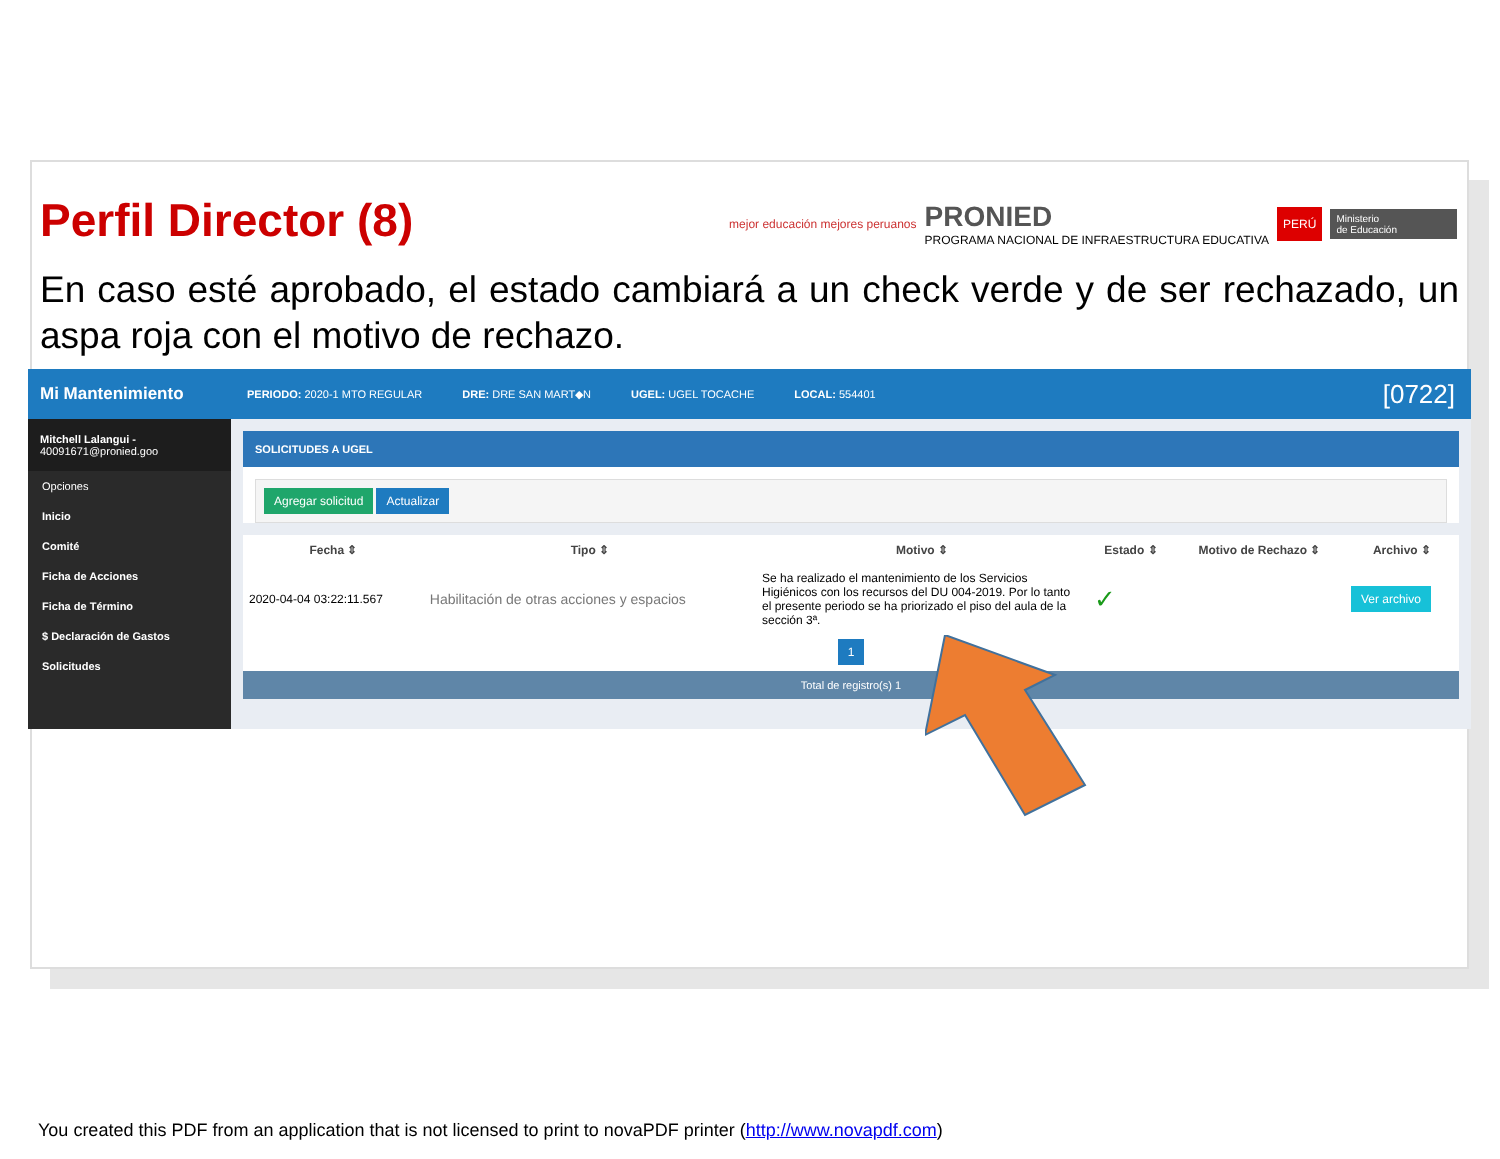Perfil Director (8)
mejor educación mejores peruanos
PRONIED
PROGRAMA NACIONAL DE INFRAESTRUCTURA EDUCATIVA
PERÚ Ministerio
de Educación
En caso esté aprobado, el estado cambiará a un check verde y de ser rechazado, un aspa roja con el motivo de rechazo.
Mi Mantenimiento
Mitchell Lalangui -
40091671@pronied.goo
Opciones
Inicio
Comité
Ficha de Acciones
Ficha de Término
$ Declaración de Gastos
Solicitudes
PERIODO: 2020-1 MTO REGULAR DRE: DRE SAN MART◆N UGEL: UGEL TOCACHE LOCAL: 554401 [0722]
SOLICITUDES A UGEL
Agregar solicitud Actualizar
| Fecha ⇕ | Tipo ⇕ | Motivo ⇕ | Estado ⇕ | Motivo de Rechazo ⇕ | Archivo ⇕ |
| --- | --- | --- | --- | --- | --- |
| 2020-04-04 03:22:11.567 | Habilitación de otras acciones y espacios | Se ha realizado el mantenimiento de los Servicios Higiénicos con los recursos del DU 004-2019. Por lo tanto el presente periodo se ha priorizado el piso del aula de la sección 3ª. | ✓ | | Ver archivo |
| 1 | | | | | |
Total de registro(s) 1
You created this PDF from an application that is not licensed to print to novaPDF printer (http://www.novapdf.com)